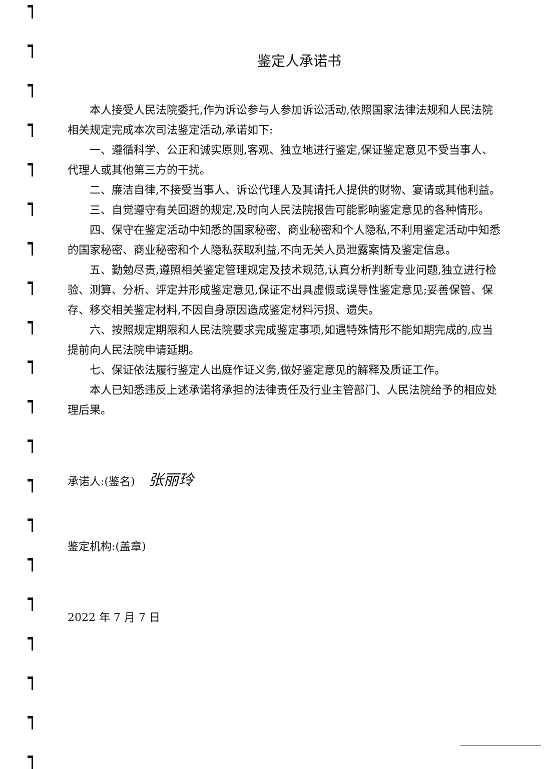鉴定人承诺书
本人接受人民法院委托,作为诉讼参与人参加诉讼活动,依照国家法律法规和人民法院相关规定完成本次司法鉴定活动,承诺如下:
一、遵循科学、公正和诚实原则,客观、独立地进行鉴定,保证鉴定意见不受当事人、代理人或其他第三方的干扰。
二、廉洁自律,不接受当事人、诉讼代理人及其请托人提供的财物、宴请或其他利益。
三、自觉遵守有关回避的规定,及时向人民法院报告可能影响鉴定意见的各种情形。
四、保守在鉴定活动中知悉的国家秘密、商业秘密和个人隐私,不利用鉴定活动中知悉的国家秘密、商业秘密和个人隐私获取利益,不向无关人员泄露案情及鉴定信息。
五、勤勉尽责,遵照相关鉴定管理规定及技术规范,认真分析判断专业问题,独立进行检验、测算、分析、评定并形成鉴定意见,保证不出具虚假或误导性鉴定意见;妥善保管、保存、移交相关鉴定材料,不因自身原因造成鉴定材料污损、遗失。
六、按照规定期限和人民法院要求完成鉴定事项,如遇特殊情形不能如期完成的,应当提前向人民法院申请延期。
七、保证依法履行鉴定人出庭作证义务,做好鉴定意见的解释及质证工作。
本人已知悉违反上述承诺将承担的法律责任及行业主管部门、人民法院给予的相应处理后果。
承诺人:(鉴名) 张丽玲
鉴定机构:(盖章)
2022 年 7 月 7 日